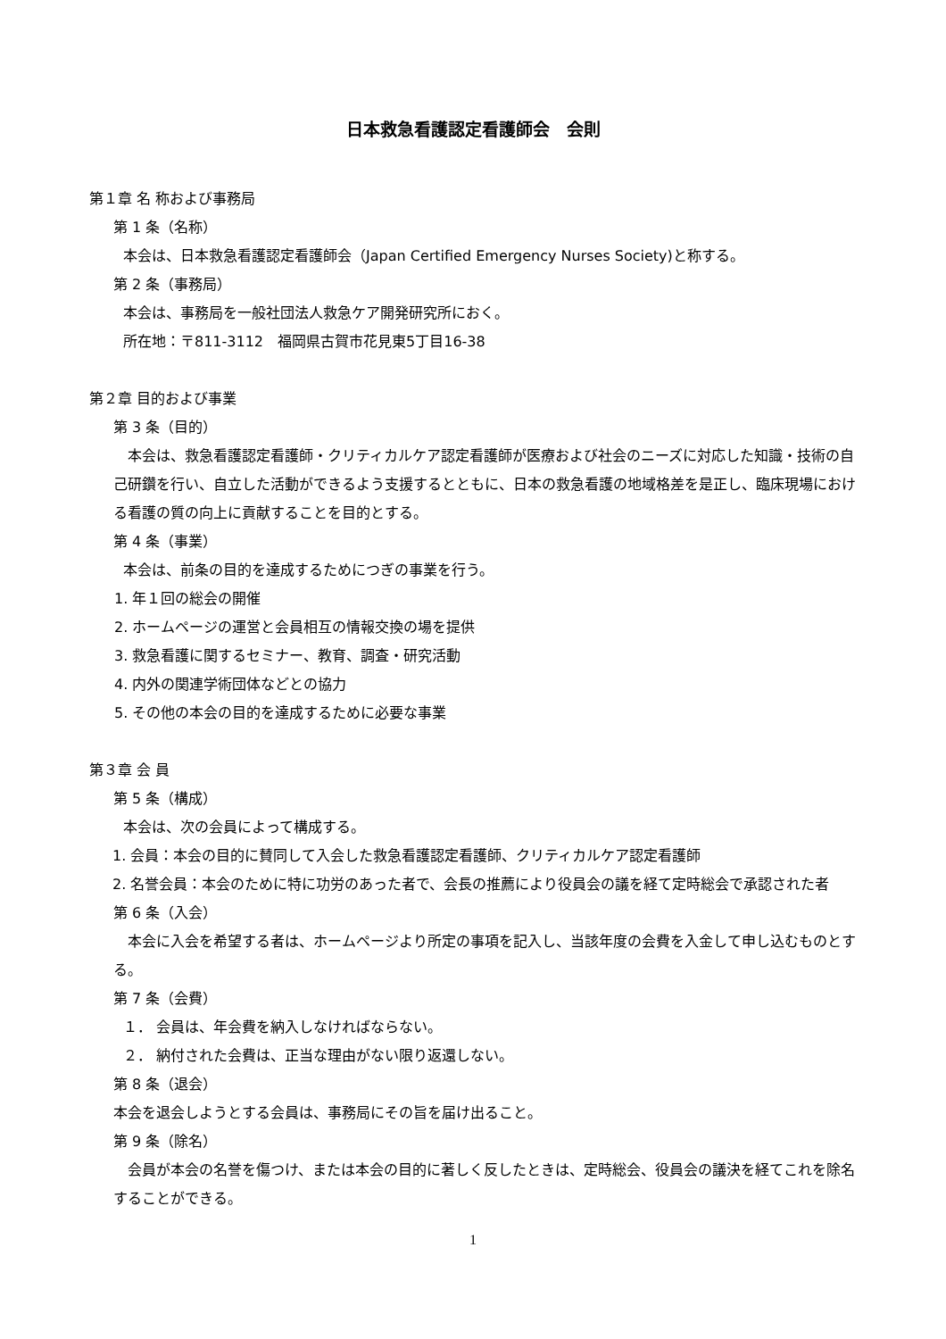日本救急看護認定看護師会　会則
第１章 名 称および事務局
第 1 条（名称）
本会は、日本救急看護認定看護師会（Japan Certified Emergency Nurses Society)と称する。
第 2 条（事務局）
本会は、事務局を一般社団法人救急ケア開発研究所におく。
所在地：〒811-3112　福岡県古賀市花見東5丁目16-38
第２章 目的および事業
第 3 条（目的）
　本会は、救急看護認定看護師・クリティカルケア認定看護師が医療および社会のニーズに対応した知識・技術の自己研鑽を行い、自立した活動ができるよう支援するとともに、日本の救急看護の地域格差を是正し、臨床現場における看護の質の向上に貢献することを目的とする。
第 4 条（事業）
本会は、前条の目的を達成するためにつぎの事業を行う。
1. 年１回の総会の開催
2. ホームページの運営と会員相互の情報交換の場を提供
3. 救急看護に関するセミナー、教育、調査・研究活動
4. 内外の関連学術団体などとの協力
5. その他の本会の目的を達成するために必要な事業
第３章 会 員
第 5 条（構成）
本会は、次の会員によって構成する。
1. 会員：本会の目的に賛同して入会した救急看護認定看護師、クリティカルケア認定看護師
2. 名誉会員：本会のために特に功労のあった者で、会長の推薦により役員会の議を経て定時総会で承認された者
第 6 条（入会）
　本会に入会を希望する者は、ホームページより所定の事項を記入し、当該年度の会費を入金して申し込むものとする。
第 7 条（会費）
１． 会員は、年会費を納入しなければならない。
２． 納付された会費は、正当な理由がない限り返還しない。
第 8 条（退会）
本会を退会しようとする会員は、事務局にその旨を届け出ること。
第 9 条（除名）
　会員が本会の名誉を傷つけ、または本会の目的に著しく反したときは、定時総会、役員会の議決を経てこれを除名することができる。
1